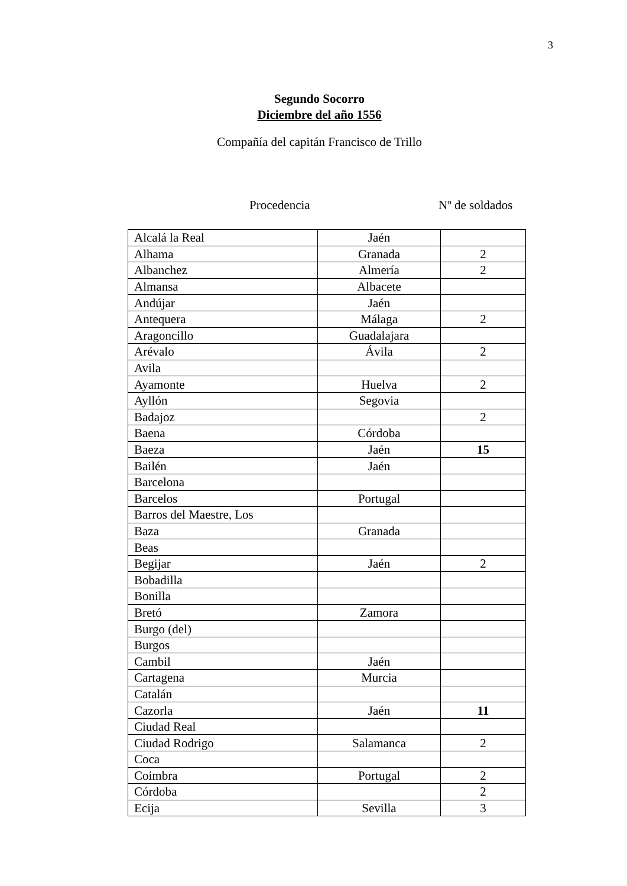3
Segundo Socorro
Diciembre del año 1556
Compañía del capitán Francisco de Trillo
Procedencia Nº de soldados
| Alcalá la Real | Jaén | |
| Alhama | Granada | 2 |
| Albanchez | Almería | 2 |
| Almansa | Albacete | |
| Andújar | Jaén | |
| Antequera | Málaga | 2 |
| Aragoncillo | Guadalajara | |
| Arévalo | Ávila | 2 |
| Avila | | |
| Ayamonte | Huelva | 2 |
| Ayllón | Segovia | |
| Badajoz | | 2 |
| Baena | Córdoba | |
| Baeza | Jaén | 15 |
| Bailén | Jaén | |
| Barcelona | | |
| Barcelos | Portugal | |
| Barros del Maestre, Los | | |
| Baza | Granada | |
| Beas | | |
| Begijar | Jaén | 2 |
| Bobadilla | | |
| Bonilla | | |
| Bretó | Zamora | |
| Burgo (del) | | |
| Burgos | | |
| Cambil | Jaén | |
| Cartagena | Murcia | |
| Catalán | | |
| Cazorla | Jaén | 11 |
| Ciudad Real | | |
| Ciudad Rodrigo | Salamanca | 2 |
| Coca | | |
| Coimbra | Portugal | 2 |
| Córdoba | | 2 |
| Ecija | Sevilla | 3 |